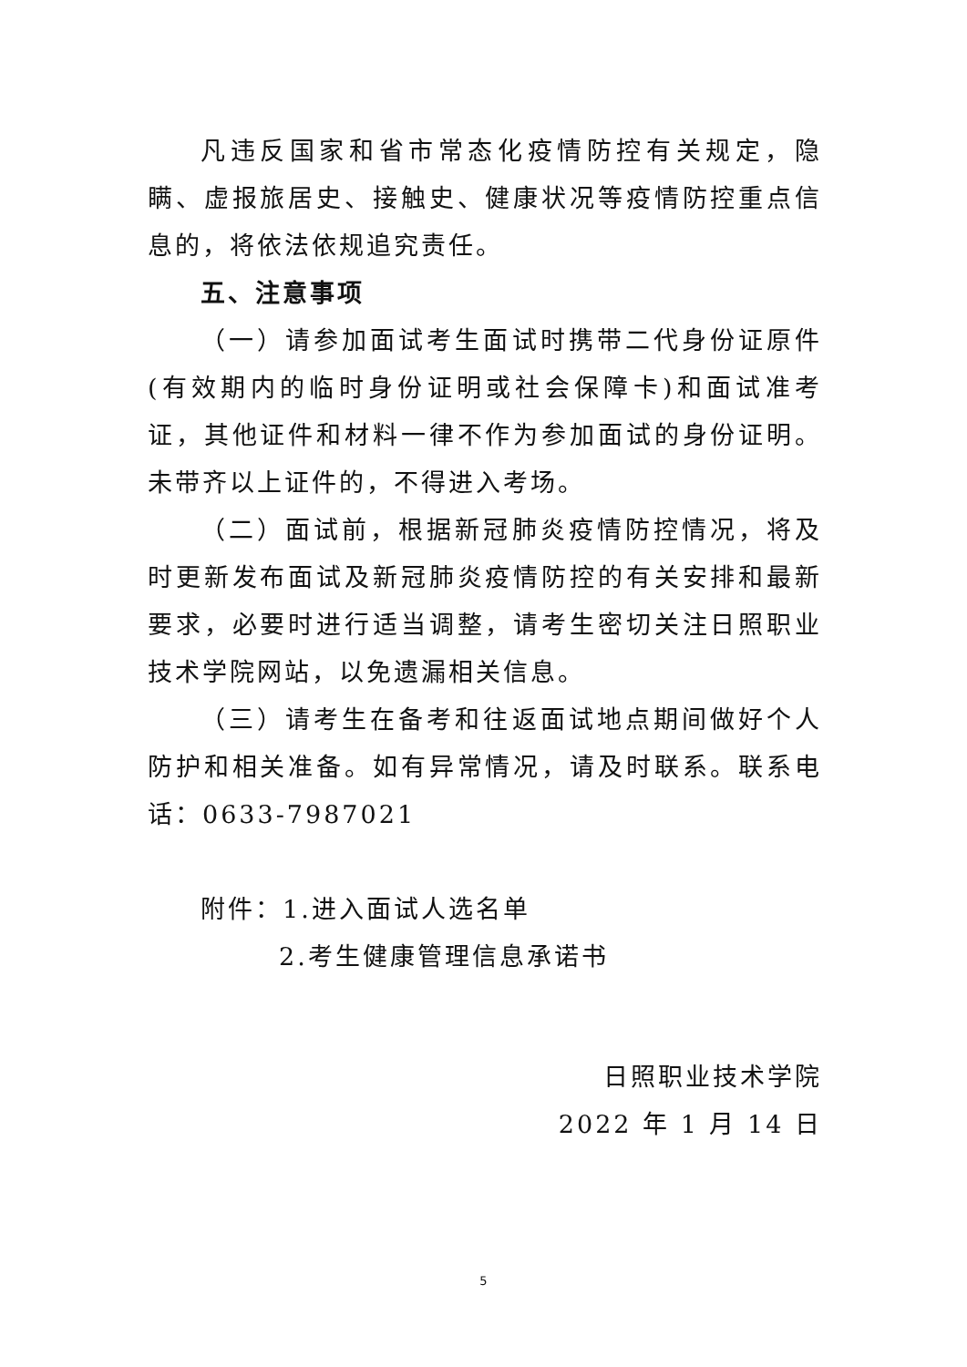凡违反国家和省市常态化疫情防控有关规定，隐瞒、虚报旅居史、接触史、健康状况等疫情防控重点信息的，将依法依规追究责任。
五、注意事项
（一）请参加面试考生面试时携带二代身份证原件(有效期内的临时身份证明或社会保障卡)和面试准考证，其他证件和材料一律不作为参加面试的身份证明。未带齐以上证件的，不得进入考场。
（二）面试前，根据新冠肺炎疫情防控情况，将及时更新发布面试及新冠肺炎疫情防控的有关安排和最新要求，必要时进行适当调整，请考生密切关注日照职业技术学院网站，以免遗漏相关信息。
（三）请考生在备考和往返面试地点期间做好个人防护和相关准备。如有异常情况，请及时联系。联系电话：0633-7987021
附件：1.进入面试人选名单
2.考生健康管理信息承诺书
日照职业技术学院
2022 年 1 月 14 日
5